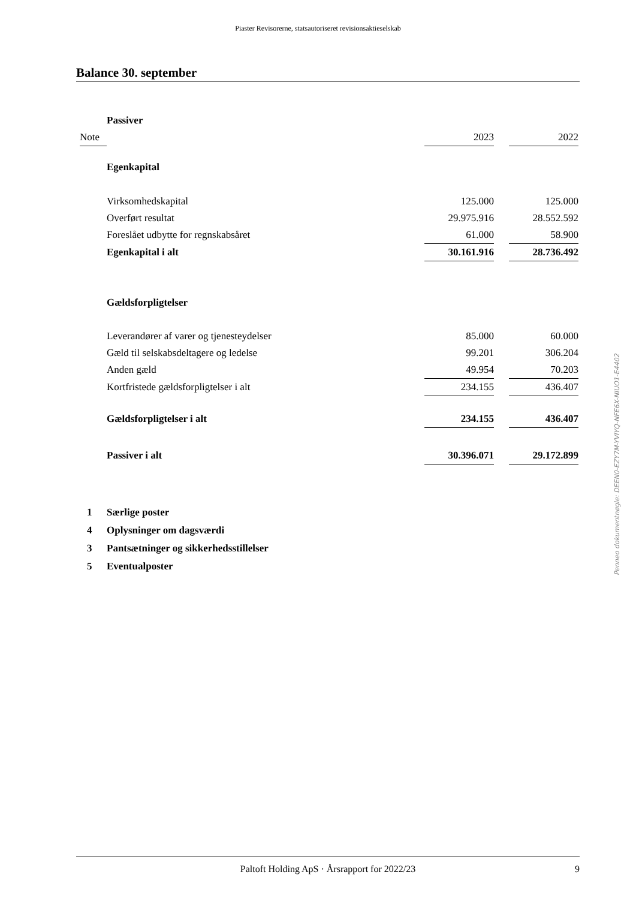Piaster Revisorerne, statsautoriseret revisionsaktieselskab
Balance 30. september
| | Passiver | | | |
| Note | | 2023 | | 2022 |
| | Egenkapital | | | |
| | Virksomhedskapital | 125.000 | | 125.000 |
| | Overført resultat | 29.975.916 | | 28.552.592 |
| | Foreslået udbytte for regnskabsåret | 61.000 | | 58.900 |
| | Egenkapital i alt | 30.161.916 | | 28.736.492 |
| | Gældsforpligtelser | | | |
| | Leverandører af varer og tjenesteydelser | 85.000 | | 60.000 |
| | Gæld til selskabsdeltagere og ledelse | 99.201 | | 306.204 |
| | Anden gæld | 49.954 | | 70.203 |
| | Kortfristede gældsforpligtelser i alt | 234.155 | | 436.407 |
| | Gældsforpligtelser i alt | 234.155 | | 436.407 |
| | Passiver i alt | 30.396.071 | | 29.172.899 |
1 Særlige poster
4 Oplysninger om dagsværdi
3 Pantsætninger og sikkerhedsstillelser
5 Eventualposter
Penneo dokumentnøgle: DEEN0-EZY7M-YVIYQ-NFE6X-NIUO1-E4402
Paltoft Holding ApS · Årsrapport for 2022/23 9